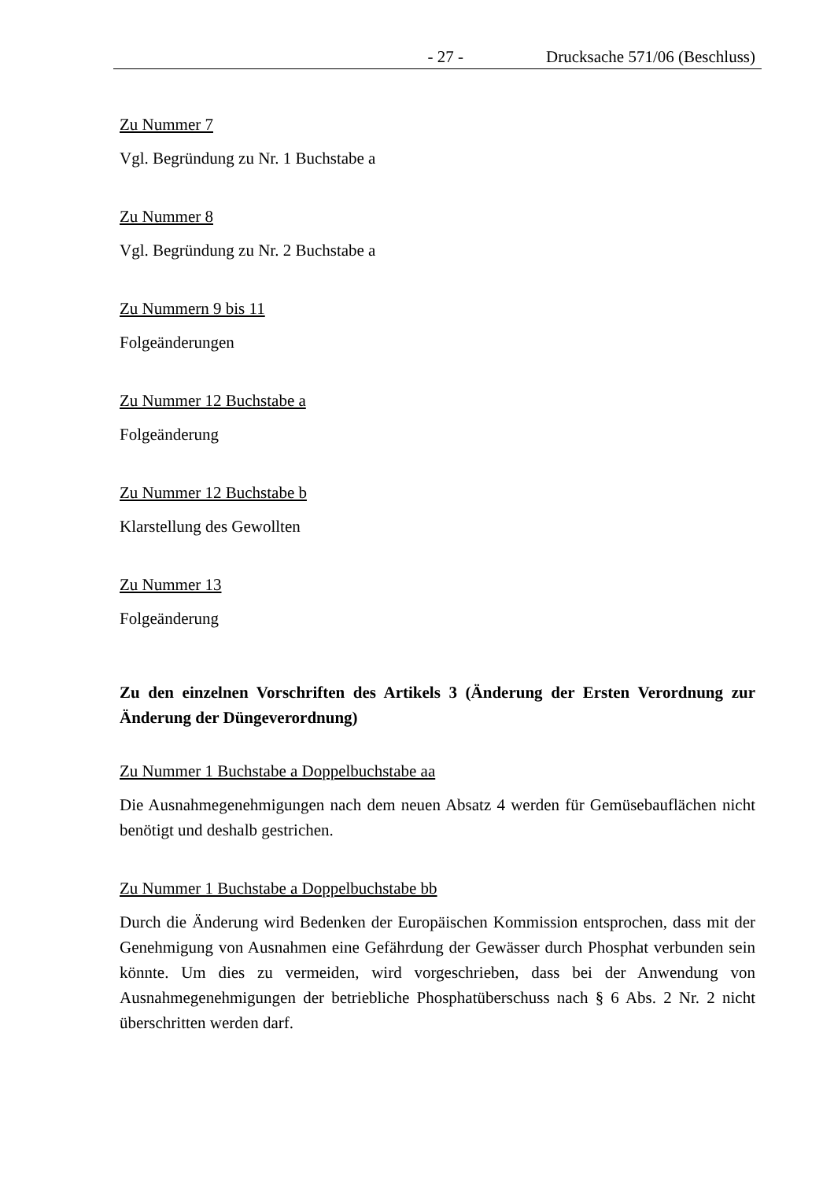- 27 - Drucksache 571/06 (Beschluss)
Zu Nummer 7
Vgl. Begründung zu Nr. 1 Buchstabe a
Zu Nummer 8
Vgl. Begründung zu Nr. 2 Buchstabe a
Zu Nummern 9 bis 11
Folgeänderungen
Zu Nummer 12 Buchstabe a
Folgeänderung
Zu Nummer 12 Buchstabe b
Klarstellung des Gewollten
Zu Nummer 13
Folgeänderung
Zu den einzelnen Vorschriften des Artikels 3 (Änderung der Ersten Verordnung zur Änderung der Düngeverordnung)
Zu Nummer 1 Buchstabe a Doppelbuchstabe aa
Die Ausnahmegenehmigungen nach dem neuen Absatz 4 werden für Gemüsebauflächen nicht benötigt und deshalb gestrichen.
Zu Nummer 1 Buchstabe a Doppelbuchstabe bb
Durch die Änderung wird Bedenken der Europäischen Kommission entsprochen, dass mit der Genehmigung von Ausnahmen eine Gefährdung der Gewässer durch Phosphat verbunden sein könnte. Um dies zu vermeiden, wird vorgeschrieben, dass bei der Anwendung von Ausnahmegenehmigungen der betriebliche Phosphatüberschuss nach § 6 Abs. 2 Nr. 2 nicht überschritten werden darf.